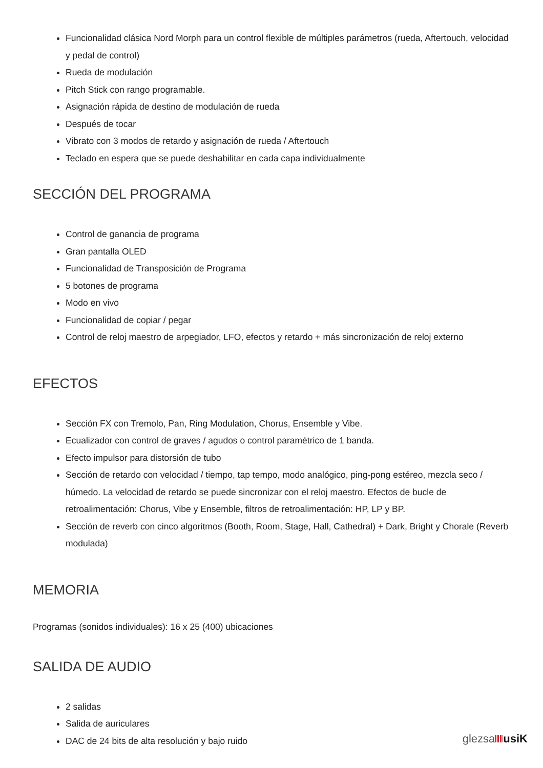Funcionalidad clásica Nord Morph para un control flexible de múltiples parámetros (rueda, Aftertouch, velocidad y pedal de control)
Rueda de modulación
Pitch Stick con rango programable.
Asignación rápida de destino de modulación de rueda
Después de tocar
Vibrato con 3 modos de retardo y asignación de rueda / Aftertouch
Teclado en espera que se puede deshabilitar en cada capa individualmente
SECCIÓN DEL PROGRAMA
Control de ganancia de programa
Gran pantalla OLED
Funcionalidad de Transposición de Programa
5 botones de programa
Modo en vivo
Funcionalidad de copiar / pegar
Control de reloj maestro de arpegiador, LFO, efectos y retardo + más sincronización de reloj externo
EFECTOS
Sección FX con Tremolo, Pan, Ring Modulation, Chorus, Ensemble y Vibe.
Ecualizador con control de graves / agudos o control paramétrico de 1 banda.
Efecto impulsor para distorsión de tubo
Sección de retardo con velocidad / tiempo, tap tempo, modo analógico, ping-pong estéreo, mezcla seco / húmedo. La velocidad de retardo se puede sincronizar con el reloj maestro. Efectos de bucle de retroalimentación: Chorus, Vibe y Ensemble, filtros de retroalimentación: HP, LP y BP.
Sección de reverb con cinco algoritmos (Booth, Room, Stage, Hall, Cathedral) + Dark, Bright y Chorale (Reverb modulada)
MEMORIA
Programas (sonidos individuales): 16 x 25 (400) ubicaciones
SALIDA DE AUDIO
2 salidas
Salida de auriculares
DAC de 24 bits de alta resolución y bajo ruido
glezsa usiK